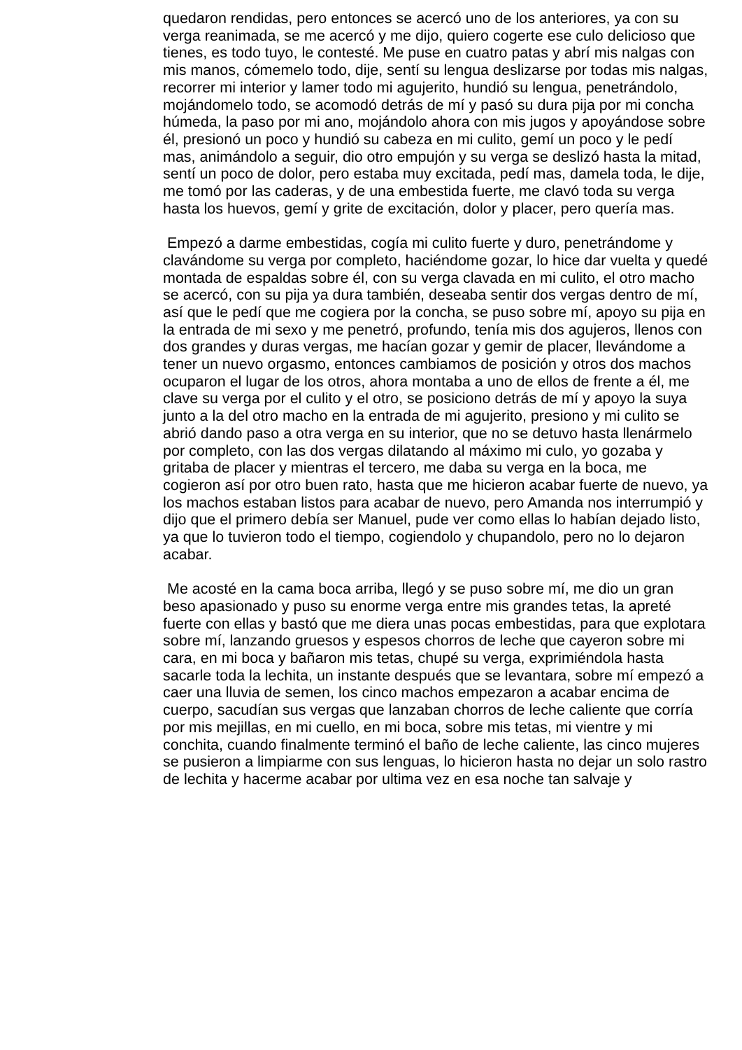quedaron rendidas, pero entonces se acercó uno de los anteriores, ya con su verga reanimada, se me acercó y me dijo, quiero cogerte ese culo delicioso que tienes, es todo tuyo, le contesté. Me puse en cuatro patas y abrí mis nalgas con mis manos, cómemelo todo, dije, sentí su lengua deslizarse por todas mis nalgas, recorrer mi interior y lamer todo mi agujerito, hundió su lengua, penetrándolo, mojándomelo todo, se acomodó detrás de mí y pasó su dura pija por mi concha húmeda, la paso por mi ano, mojándolo ahora con mis jugos y apoyándose sobre él, presionó un poco y hundió su cabeza en mi culito, gemí un poco y le pedí mas, animándolo a seguir, dio otro empujón y su verga se deslizó hasta la mitad, sentí un poco de dolor, pero estaba muy excitada, pedí mas, damela toda, le dije, me tomó por las caderas, y de una embestida fuerte, me clavó toda su verga hasta los huevos, gemí y grite de excitación, dolor y placer, pero quería mas.
Empezó a darme embestidas, cogía mi culito fuerte y duro, penetrándome y clavándome su verga por completo, haciéndome gozar, lo hice dar vuelta y quedé montada de espaldas sobre él, con su verga clavada en mi culito, el otro macho se acercó, con su pija ya dura también, deseaba sentir dos vergas dentro de mí, así que le pedí que me cogiera por la concha, se puso sobre mí, apoyo su pija en la entrada de mi sexo y me penetró, profundo, tenía mis dos agujeros, llenos con dos grandes y duras vergas, me hacían gozar y gemir de placer, llevándome a tener un nuevo orgasmo, entonces cambiamos de posición y otros dos machos ocuparon el lugar de los otros, ahora montaba a uno de ellos de frente a él, me clave su verga por el culito y el otro, se posiciono detrás de mí y apoyo la suya junto a la del otro macho en la entrada de mi agujerito, presiono y mi culito se abrió dando paso a otra verga en su interior, que no se detuvo hasta llenármelo por completo, con las dos vergas dilatando al máximo mi culo, yo gozaba y gritaba de placer y mientras el tercero, me daba su verga en la boca, me cogieron así por otro buen rato, hasta que me hicieron acabar fuerte de nuevo, ya los machos estaban listos para acabar de nuevo, pero Amanda nos interrumpió y dijo que el primero debía ser Manuel, pude ver como ellas lo habían dejado listo, ya que lo tuvieron todo el tiempo, cogiendolo y chupandolo, pero no lo dejaron acabar.
Me acosté en la cama boca arriba, llegó y se puso sobre mí, me dio un gran beso apasionado y puso su enorme verga entre mis grandes tetas, la apreté fuerte con ellas y bastó que me diera unas pocas embestidas, para que explotara sobre mí, lanzando gruesos y espesos chorros de leche que cayeron sobre mi cara, en mi boca y bañaron mis tetas, chupé su verga, exprimiéndola hasta sacarle toda la lechita, un instante después que se levantara, sobre mí empezó a caer una lluvia de semen, los cinco machos empezaron a acabar encima de cuerpo, sacudían sus vergas que lanzaban chorros de leche caliente que corría por mis mejillas, en mi cuello, en mi boca, sobre mis tetas, mi vientre y mi conchita, cuando finalmente terminó el baño de leche caliente, las cinco mujeres se pusieron a limpiarme con sus lenguas, lo hicieron hasta no dejar un solo rastro de lechita y hacerme acabar por ultima vez en esa noche tan salvaje y